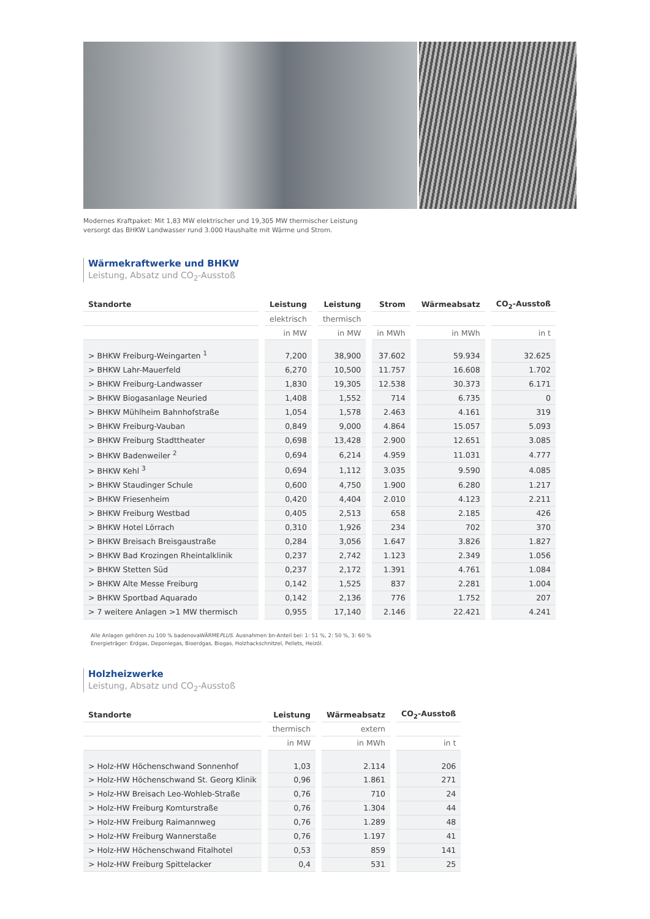Modernes Kraftpaket: Mit 1,83 MW elektrischer und 19,305 MW thermischer Leistung
versorgt das BHKW Landwasser rund 3.000 Haushalte mit Wärme und Strom.
Wärmekraftwerke und BHKW
Leistung, Absatz und CO<sub>2</sub>-Ausstoß
| Standorte | Leistung | Leistung | Strom | Wärmeabsatz | CO<sub>2</sub>-Ausstoß |
| --- | --- | --- | --- | --- | --- |
| | elektrisch | thermisch | | | |
| | in MW | in MW | in MWh | in MWh | in t |
| > BHKW Freiburg-Weingarten <sup>1</sup> | 7,200 | 38,900 | 37.602 | 59.934 | 32.625 |
| > BHKW Lahr-Mauerfeld | 6,270 | 10,500 | 11.757 | 16.608 | 1.702 |
| > BHKW Freiburg-Landwasser | 1,830 | 19,305 | 12.538 | 30.373 | 6.171 |
| > BHKW Biogasanlage Neuried | 1,408 | 1,552 | 714 | 6.735 | 0 |
| > BHKW Mühlheim Bahnhofstraße | 1,054 | 1,578 | 2.463 | 4.161 | 319 |
| > BHKW Freiburg-Vauban | 0,849 | 9,000 | 4.864 | 15.057 | 5.093 |
| > BHKW Freiburg Stadttheater | 0,698 | 13,428 | 2.900 | 12.651 | 3.085 |
| > BHKW Badenweiler <sup>2</sup> | 0,694 | 6,214 | 4.959 | 11.031 | 4.777 |
| > BHKW Kehl <sup>3</sup> | 0,694 | 1,112 | 3.035 | 9.590 | 4.085 |
| > BHKW Staudinger Schule | 0,600 | 4,750 | 1.900 | 6.280 | 1.217 |
| > BHKW Friesenheim | 0,420 | 4,404 | 2.010 | 4.123 | 2.211 |
| > BHKW Freiburg Westbad | 0,405 | 2,513 | 658 | 2.185 | 426 |
| > BHKW Hotel Lörrach | 0,310 | 1,926 | 234 | 702 | 370 |
| > BHKW Breisach Breisgaustraße | 0,284 | 3,056 | 1.647 | 3.826 | 1.827 |
| > BHKW Bad Krozingen Rheintalklinik | 0,237 | 2,742 | 1.123 | 2.349 | 1.056 |
| > BHKW Stetten Süd | 0,237 | 2,172 | 1.391 | 4.761 | 1.084 |
| > BHKW Alte Messe Freiburg | 0,142 | 1,525 | 837 | 2.281 | 1.004 |
| > BHKW Sportbad Aquarado | 0,142 | 2,136 | 776 | 1.752 | 207 |
| > 7 weitere Anlagen >1 MW thermisch | 0,955 | 17,140 | 2.146 | 22.421 | 4.241 |
Alle Anlagen gehören zu 100 % badenovaWÄRMEPLUS. Ausnahmen bn-Anteil bei: 1: 51 %, 2: 50 %, 3: 60 %
Energieträger: Erdgas, Deponiegas, Bioerdgas, Biogas, Holzhackschnitzel, Pellets, Heizöl.
Holzheizwerke
Leistung, Absatz und CO<sub>2</sub>-Ausstoß
| Standorte | Leistung | Wärmeabsatz | CO<sub>2</sub>-Ausstoß |
| --- | --- | --- | --- |
| | thermisch | extern | |
| | in MW | in MWh | in t |
| > Holz-HW Höchenschwand Sonnenhof | 1,03 | 2.114 | 206 |
| > Holz-HW Höchenschwand St. Georg Klinik | 0,96 | 1.861 | 271 |
| > Holz-HW Breisach Leo-Wohleb-Straße | 0,76 | 710 | 24 |
| > Holz-HW Freiburg Komturstraße | 0,76 | 1.304 | 44 |
| > Holz-HW Freiburg Raimannweg | 0,76 | 1.289 | 48 |
| > Holz-HW Freiburg Wannerstaße | 0,76 | 1.197 | 41 |
| > Holz-HW Höchenschwand Fitalhotel | 0,53 | 859 | 141 |
| > Holz-HW Freiburg Spittelacker | 0,4 | 531 | 25 |